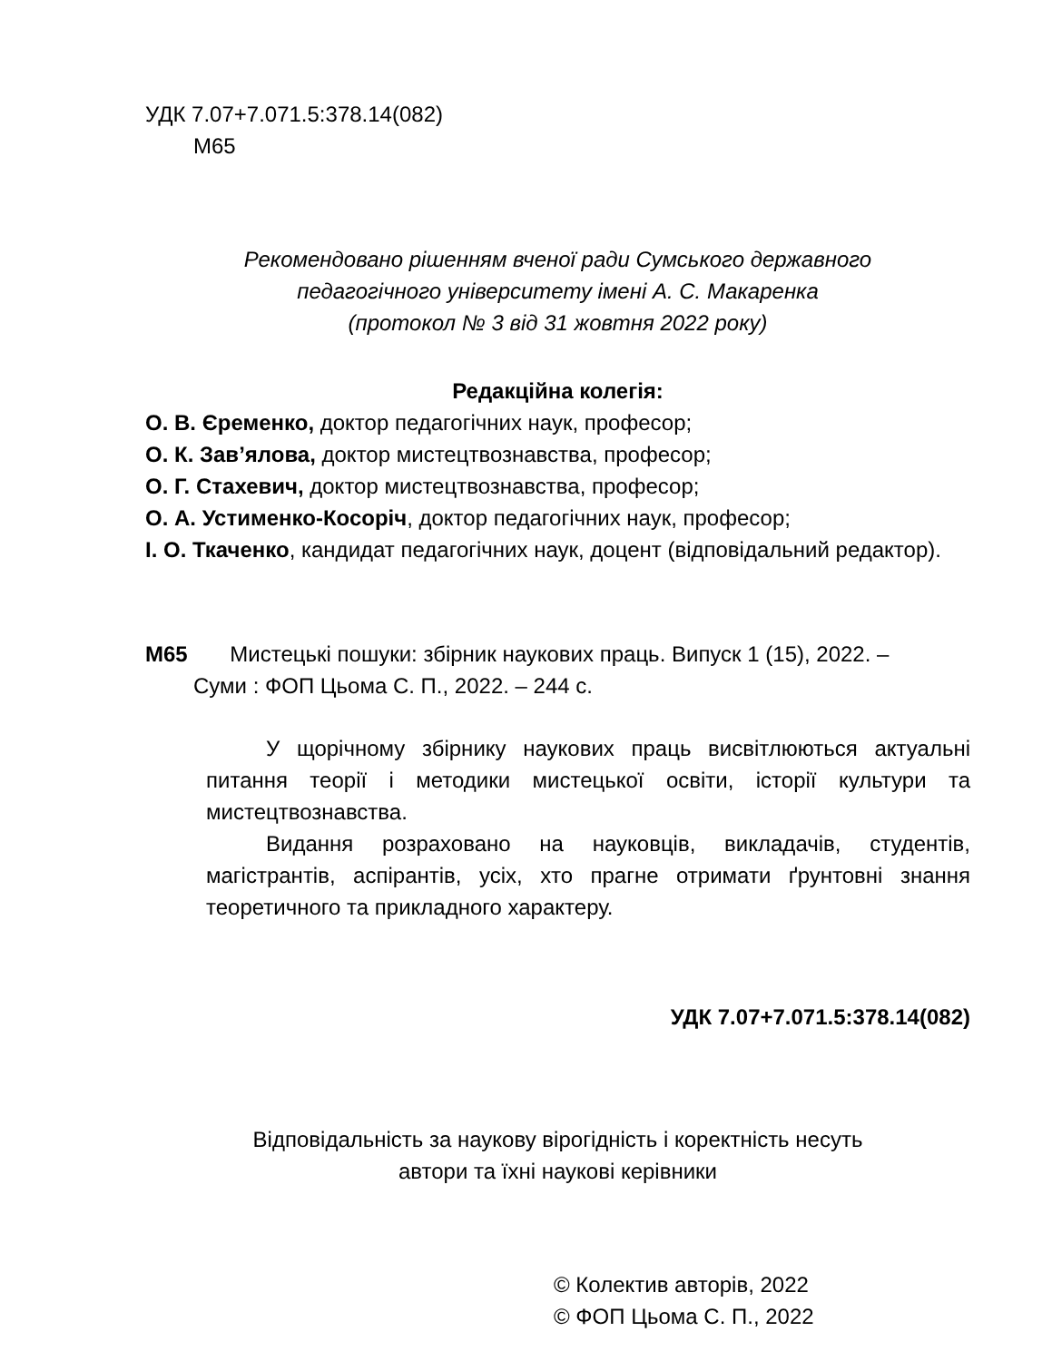УДК 7.07+7.071.5:378.14(082)
М65
Рекомендовано рішенням вченої ради Сумського державного
педагогічного університету імені А. С. Макаренка
(протокол № 3 від 31 жовтня 2022 року)
Редакційна колегія:
О. В. Єременко, доктор педагогічних наук, професор;
О. К. Зав’ялова, доктор мистецтвознавства, професор;
О. Г. Стахевич, доктор мистецтвознавства, професор;
О. А. Устименко-Косоріч, доктор педагогічних наук, професор;
І. О. Ткаченко, кандидат педагогічних наук, доцент (відповідальний редактор).
М65 Мистецькі пошуки: збірник наукових праць. Випуск 1 (15), 2022. –
Суми : ФОП Цьома С. П., 2022. – 244 с.
У щорічному збірнику наукових праць висвітлюються актуальні питання теорії і методики мистецької освіти, історії культури та мистецтвознавства.
Видання розраховано на науковців, викладачів, студентів, магістрантів, аспірантів, усіх, хто прагне отримати ґрунтовні знання теоретичного та прикладного характеру.
УДК 7.07+7.071.5:378.14(082)
Відповідальність за наукову вірогідність і коректність несуть
автори та їхні наукові керівники
© Колектив авторів, 2022
© ФОП Цьома С. П., 2022